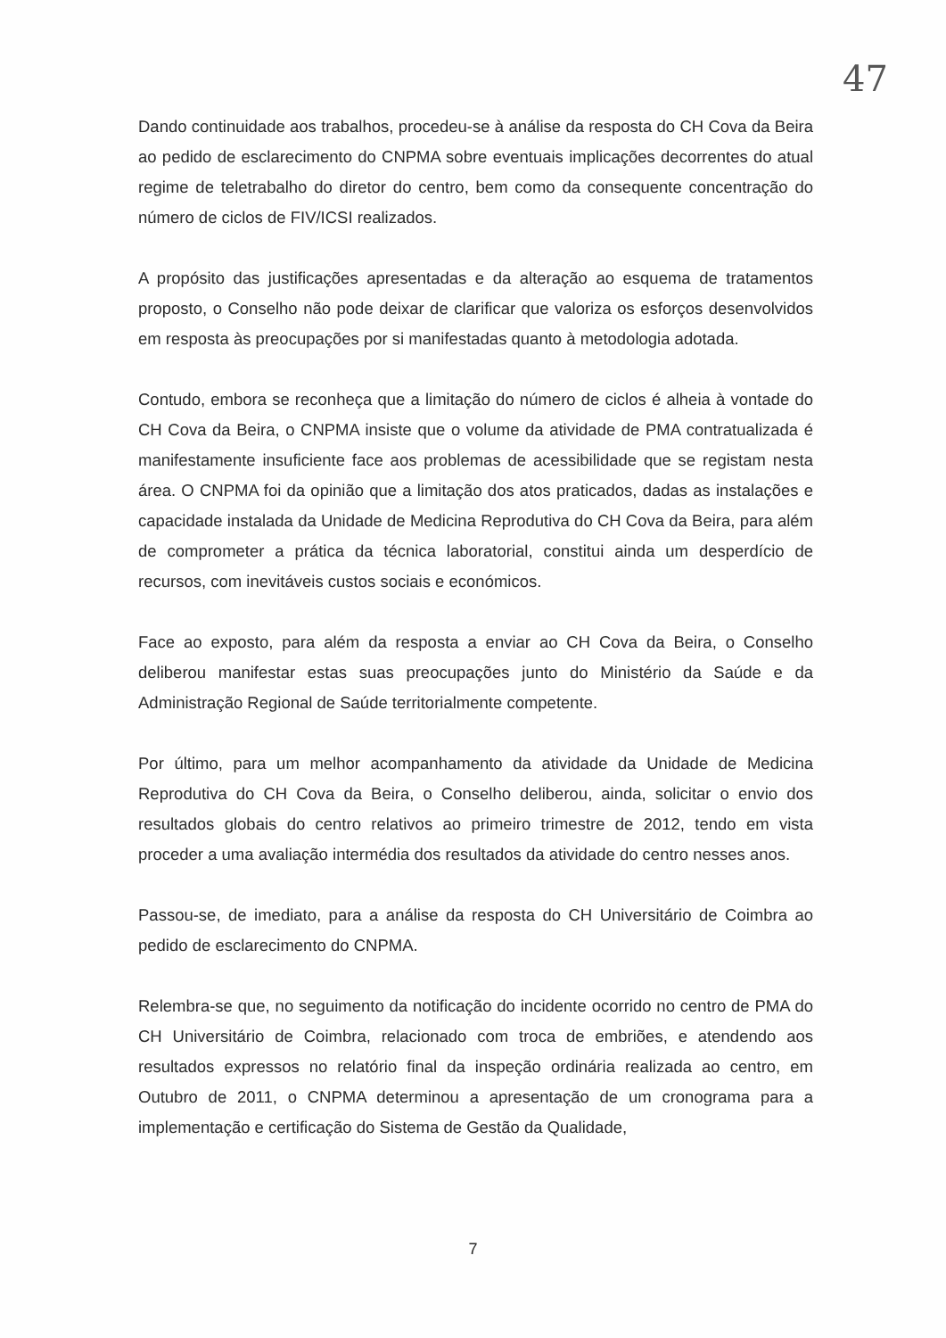47
Dando continuidade aos trabalhos, procedeu-se à análise da resposta do CH Cova da Beira ao pedido de esclarecimento do CNPMA sobre eventuais implicações decorrentes do atual regime de teletrabalho do diretor do centro, bem como da consequente concentração do número de ciclos de FIV/ICSI realizados.
A propósito das justificações apresentadas e da alteração ao esquema de tratamentos proposto, o Conselho não pode deixar de clarificar que valoriza os esforços desenvolvidos em resposta às preocupações por si manifestadas quanto à metodologia adotada.
Contudo, embora se reconheça que a limitação do número de ciclos é alheia à vontade do CH Cova da Beira, o CNPMA insiste que o volume da atividade de PMA contratualizada é manifestamente insuficiente face aos problemas de acessibilidade que se registam nesta área. O CNPMA foi da opinião que a limitação dos atos praticados, dadas as instalações e capacidade instalada da Unidade de Medicina Reprodutiva do CH Cova da Beira, para além de comprometer a prática da técnica laboratorial, constitui ainda um desperdício de recursos, com inevitáveis custos sociais e económicos.
Face ao exposto, para além da resposta a enviar ao CH Cova da Beira, o Conselho deliberou manifestar estas suas preocupações junto do Ministério da Saúde e da Administração Regional de Saúde territorialmente competente.
Por último, para um melhor acompanhamento da atividade da Unidade de Medicina Reprodutiva do CH Cova da Beira, o Conselho deliberou, ainda, solicitar o envio dos resultados globais do centro relativos ao primeiro trimestre de 2012, tendo em vista proceder a uma avaliação intermédia dos resultados da atividade do centro nesses anos.
Passou-se, de imediato, para a análise da resposta do CH Universitário de Coimbra ao pedido de esclarecimento do CNPMA.
Relembra-se que, no seguimento da notificação do incidente ocorrido no centro de PMA do CH Universitário de Coimbra, relacionado com troca de embriões, e atendendo aos resultados expressos no relatório final da inspeção ordinária realizada ao centro, em Outubro de 2011, o CNPMA determinou a apresentação de um cronograma para a implementação e certificação do Sistema de Gestão da Qualidade,
7